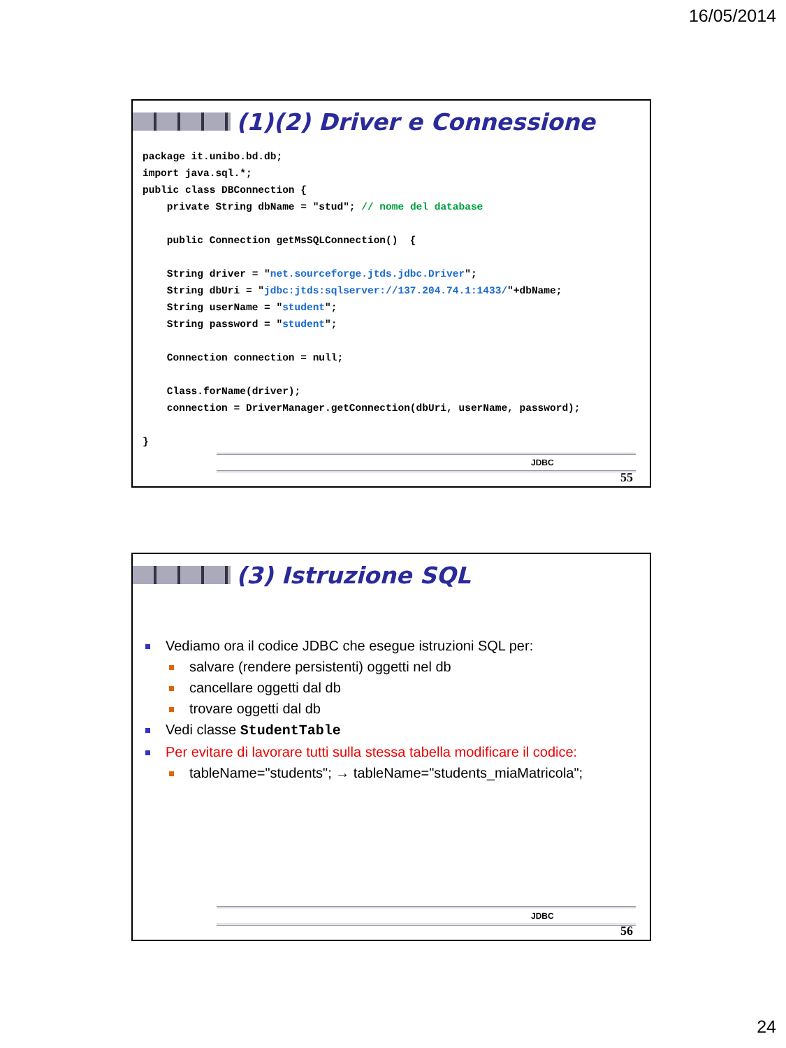16/05/2014
(1)(2) Driver e Connessione
package it.unibo.bd.db;
import java.sql.*;
public class DBConnection {
    private String dbName = "stud"; // nome del database

    public Connection getMsSQLConnection()  {

    String driver = "net.sourceforge.jtds.jdbc.Driver";
    String dbUri = "jdbc:jtds:sqlserver://137.204.74.1:1433/"+dbName;
    String userName = "student";
    String password = "student";

    Connection connection = null;

    Class.forName(driver);
    connection = DriverManager.getConnection(dbUri, userName, password);

}
JDBC
55
(3) Istruzione SQL
Vediamo ora il codice JDBC che esegue istruzioni SQL per:
salvare (rendere persistenti) oggetti nel db
cancellare oggetti dal db
trovare oggetti dal db
Vedi classe StudentTable
Per evitare di lavorare tutti sulla stessa tabella modificare il codice:
tableName="students"; → tableName="students_miaMatricola";
JDBC
56
24